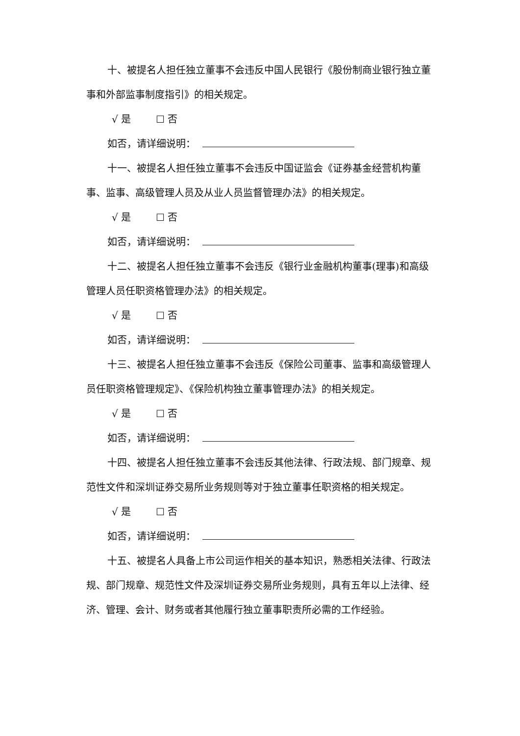十、被提名人担任独立董事不会违反中国人民银行《股份制商业银行独立董事和外部监事制度指引》的相关规定。
√ 是 ☐ 否
如否，请详细说明：
十一、被提名人担任独立董事不会违反中国证监会《证券基金经营机构董事、监事、高级管理人员及从业人员监督管理办法》的相关规定。
√ 是 ☐ 否
如否，请详细说明：
十二、被提名人担任独立董事不会违反《银行业金融机构董事(理事)和高级管理人员任职资格管理办法》的相关规定。
√ 是 ☐ 否
如否，请详细说明：
十三、被提名人担任独立董事不会违反《保险公司董事、监事和高级管理人员任职资格管理规定》、《保险机构独立董事管理办法》的相关规定。
√ 是 ☐ 否
如否，请详细说明：
十四、被提名人担任独立董事不会违反其他法律、行政法规、部门规章、规范性文件和深圳证券交易所业务规则等对于独立董事任职资格的相关规定。
√ 是 ☐ 否
如否，请详细说明：
十五、被提名人具备上市公司运作相关的基本知识，熟悉相关法律、行政法规、部门规章、规范性文件及深圳证券交易所业务规则，具有五年以上法律、经济、管理、会计、财务或者其他履行独立董事职责所必需的工作经验。